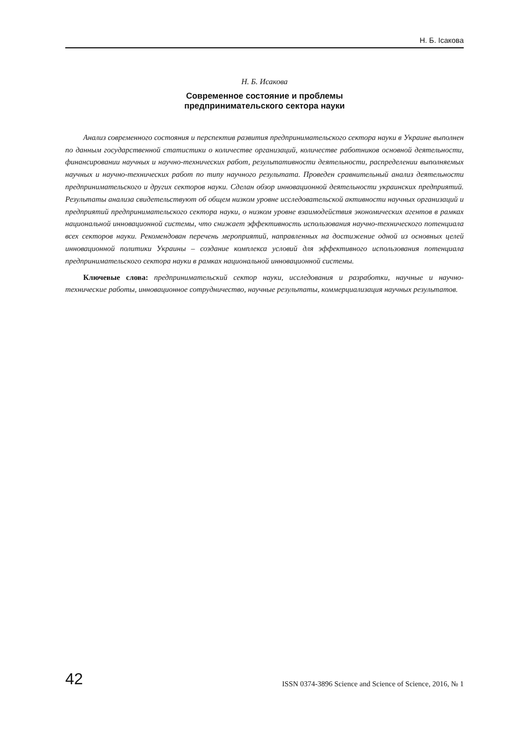Н. Б. Ісакова
Н. Б. Исакова
Современное состояние и проблемы
предпринимательского сектора науки
Анализ современного состояния и перспектив развития предпринимательского сектора науки в Украине выполнен по данным государственной статистики о количестве организаций, количестве работников основной деятельности, финансировании научных и научно-технических работ, результативности деятельности, распределении выполняемых научных и научно-технических работ по типу научного результата. Проведен сравнительный анализ деятельности предпринимательского и других секторов науки. Сделан обзор инновационной деятельности украинских предприятий. Результаты анализа свидетельствуют об общем низком уровне исследовательской активности научных организаций и предприятий предпринимательского сектора науки, о низком уровне взаимодействия экономических агентов в рамках национальной инновационной системы, что снижает эффективность использования научно-технического потенциала всех секторов науки. Рекомендован перечень мероприятий, направленных на достижение одной из основных целей инновационной политики Украины – создание комплекса условий для эффективного использования потенциала предпринимательского сектора науки в рамках национальной инновационной системы.
Ключевые слова: предпринимательский сектор науки, исследования и разработки, научные и научно-технические работы, инновационное сотрудничество, научные результаты, коммерциализация научных результатов.
42 ISSN 0374-3896 Science and Science of Science, 2016, № 1